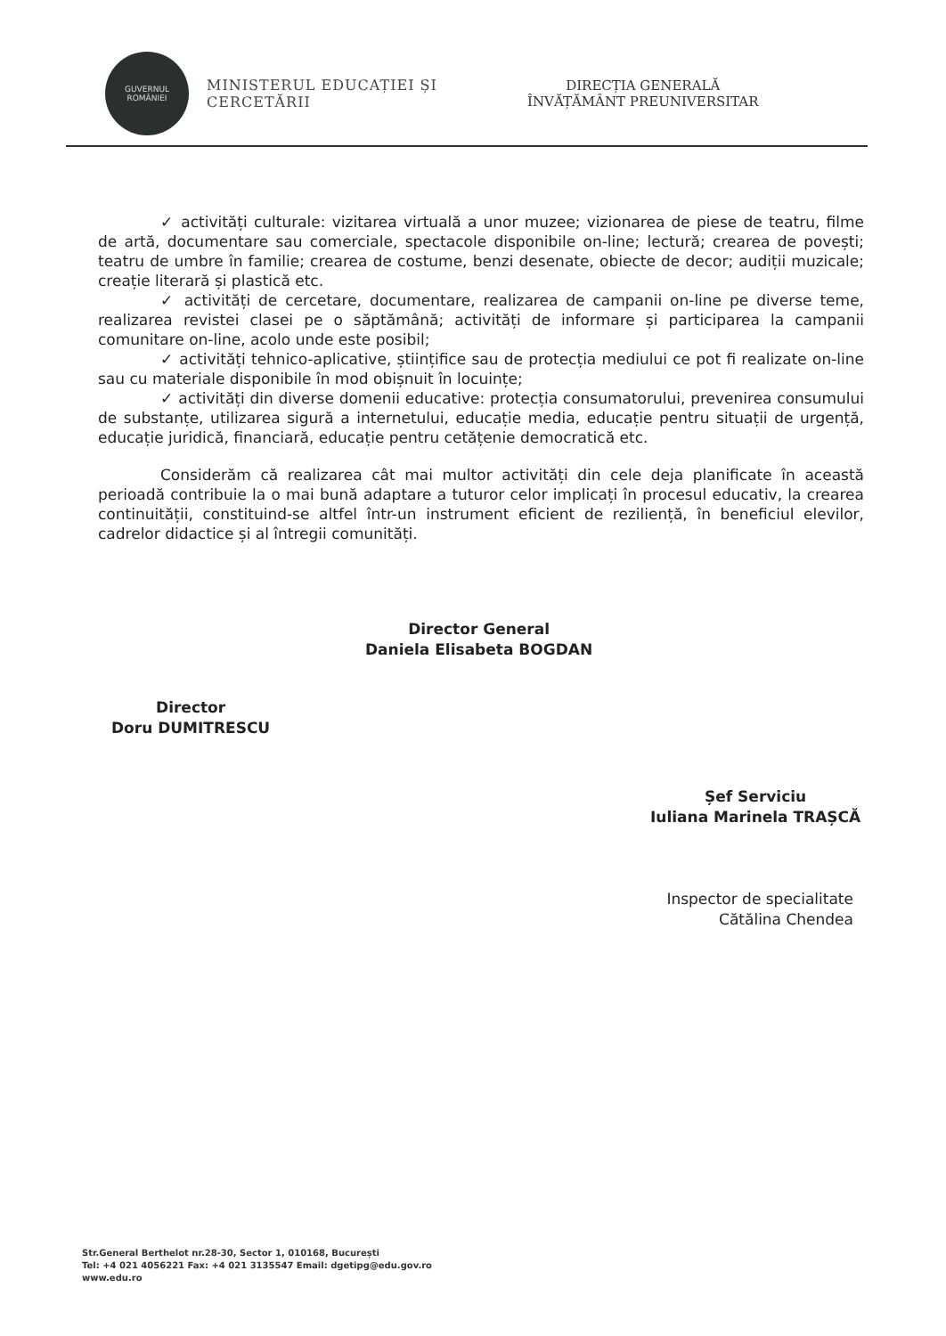GUVERNUL
ROMÂNIEI
MINISTERUL EDUCAȚIEI ȘI CERCETĂRII
DIRECȚIA GENERALĂ
ÎNVĂȚĂMÂNT PREUNIVERSITAR
✓ activități culturale: vizitarea virtuală a unor muzee; vizionarea de piese de teatru, filme de artă, documentare sau comerciale, spectacole disponibile on-line; lectură; crearea de povești; teatru de umbre în familie; crearea de costume, benzi desenate, obiecte de decor; audiții muzicale; creație literară și plastică etc.
✓ activități de cercetare, documentare, realizarea de campanii on-line pe diverse teme, realizarea revistei clasei pe o săptămână; activități de informare și participarea la campanii comunitare on-line, acolo unde este posibil;
✓ activități tehnico-aplicative, științifice sau de protecția mediului ce pot fi realizate on-line sau cu materiale disponibile în mod obișnuit în locuințe;
✓ activități din diverse domenii educative: protecția consumatorului, prevenirea consumului de substanțe, utilizarea sigură a internetului, educație media, educație pentru situații de urgență, educație juridică, financiară, educație pentru cetățenie democratică etc.
Considerăm că realizarea cât mai multor activități din cele deja planificate în această perioadă contribuie la o mai bună adaptare a tuturor celor implicați în procesul educativ, la crearea continuității, constituind-se altfel într-un instrument eficient de reziliență, în beneficiul elevilor, cadrelor didactice și al întregii comunități.
Director General
Daniela Elisabeta BOGDAN
Director
Doru DUMITRESCU
Șef Serviciu
Iuliana Marinela TRAȘCĂ
Inspector de specialitate
Cătălina Chendea
Str.General Berthelot nr.28-30, Sector 1, 010168, București
Tel: +4 021 4056221 Fax: +4 021 3135547 Email: dgetipg@edu.gov.ro
www.edu.ro